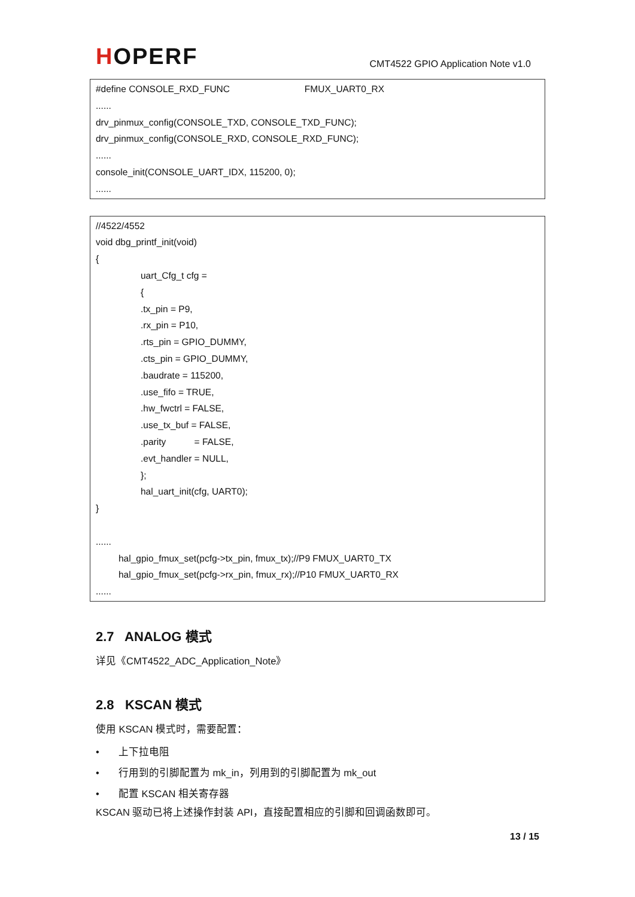HOPERF
CMT4522 GPIO Application Note v1.0
#define CONSOLE_RXD_FUNC FMUX_UART0_RX
......
drv_pinmux_config(CONSOLE_TXD, CONSOLE_TXD_FUNC);
drv_pinmux_config(CONSOLE_RXD, CONSOLE_RXD_FUNC);
......
console_init(CONSOLE_UART_IDX, 115200, 0);
......
//4522/4552
void dbg_printf_init(void)
{
uart_Cfg_t cfg =
{
.tx_pin = P9,
.rx_pin = P10,
.rts_pin = GPIO_DUMMY,
.cts_pin = GPIO_DUMMY,
.baudrate = 115200,
.use_fifo = TRUE,
.hw_fwctrl = FALSE,
.use_tx_buf = FALSE,
.parity = FALSE,
.evt_handler = NULL,
};
hal_uart_init(cfg, UART0);
}
......
hal_gpio_fmux_set(pcfg->tx_pin, fmux_tx);//P9 FMUX_UART0_TX
hal_gpio_fmux_set(pcfg->rx_pin, fmux_rx);//P10 FMUX_UART0_RX
......
2.7 ANALOG 模式
详见《CMT4522_ADC_Application_Note》
2.8 KSCAN 模式
使用 KSCAN 模式时，需要配置：
• 上下拉电阻
• 行用到的引脚配置为 mk_in，列用到的引脚配置为 mk_out
• 配置 KSCAN 相关寄存器
KSCAN 驱动已将上述操作封装 API，直接配置相应的引脚和回调函数即可。
13 / 15